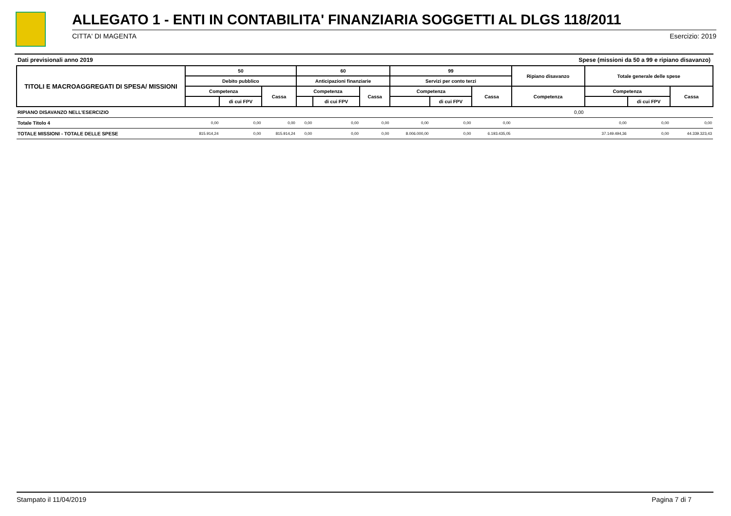ALLEGATO 1 - ENTI IN CONTABILITA' FINANZIARIA SOGGETTI AL DLGS 118/2011
CITTA' DI MAGENTA Esercizio: 2019
Dati previsionali anno 2019 Spese (missioni da 50 a 99 e ripiano disavanzo)
| TITOLI E MACROAGGREGATI DI SPESA/ MISSIONI | 50 | | | 60 | | | 99 | | | Ripiano disavanzo | Totale generale delle spese | | |
| --- | --- | --- | --- | --- | --- | --- | --- | --- | --- | --- | --- | --- | --- |
| | Debito pubblico | | | Anticipazioni finanziarie | | | Servizi per conto terzi | | | | | | |
| | Competenza | | Cassa | Competenza | | Cassa | Competenza | | Cassa | Competenza | Competenza | | Cassa |
| | | di cui FPV | | | di cui FPV | | | di cui FPV | | | | di cui FPV | |
| RIPIANO DISAVANZO NELL'ESERCIZIO | | | | | | | | | | 0,00 | | | |
| Totale Titolo 4 | 0,00 | 0,00 | 0,00 | 0,00 | 0,00 | 0,00 | 0,00 | 0,00 | 0,00 | | 0,00 | 0,00 | 0,00 |
| TOTALE MISSIONI - TOTALE DELLE SPESE | 815.914,24 | 0,00 | 815.914,24 | 0,00 | 0,00 | 0,00 | 8.006.000,00 | 0,00 | 6.193.435,05 | | 37.149.494,36 | 0,00 | 44.339.323,43 |
Stampato il 11/04/2019 Pagina 7 di 7